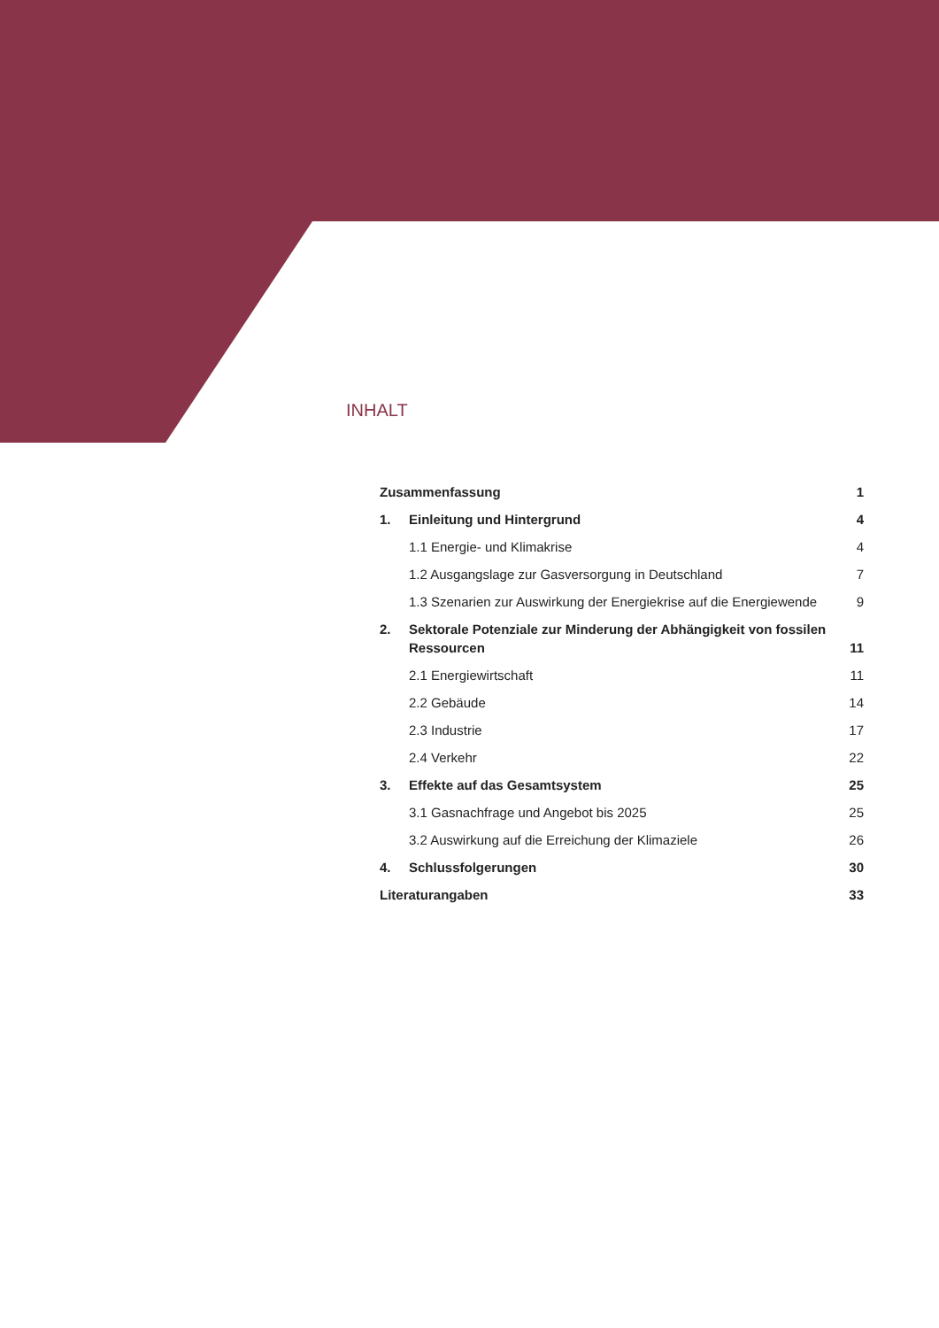INHALT
Zusammenfassung 1
1. Einleitung und Hintergrund 4
1.1 Energie- und Klimakrise 4
1.2 Ausgangslage zur Gasversorgung in Deutschland 7
1.3 Szenarien zur Auswirkung der Energiekrise auf die Energiewende 9
2. Sektorale Potenziale zur Minderung der Abhängigkeit von fossilen Ressourcen 11
2.1 Energiewirtschaft 11
2.2 Gebäude 14
2.3 Industrie 17
2.4 Verkehr 22
3. Effekte auf das Gesamtsystem 25
3.1 Gasnachfrage und Angebot bis 2025 25
3.2 Auswirkung auf die Erreichung der Klimaziele 26
4. Schlussfolgerungen 30
Literaturangaben 33